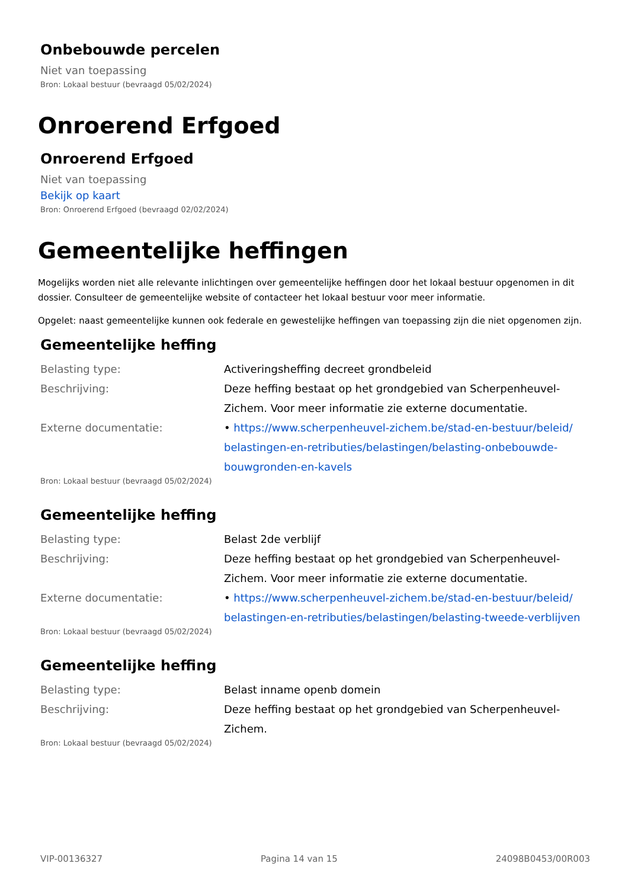Onbebouwde percelen
Niet van toepassing
Bron: Lokaal bestuur (bevraagd 05/02/2024)
Onroerend Erfgoed
Onroerend Erfgoed
Niet van toepassing
Bekijk op kaart
Bron: Onroerend Erfgoed (bevraagd 02/02/2024)
Gemeentelijke heffingen
Mogelijks worden niet alle relevante inlichtingen over gemeentelijke heffingen door het lokaal bestuur opgenomen in dit dossier. Consulteer de gemeentelijke website of contacteer het lokaal bestuur voor meer informatie.
Opgelet: naast gemeentelijke kunnen ook federale en gewestelijke heffingen van toepassing zijn die niet opgenomen zijn.
Gemeentelijke heffing
| Belasting type: | Activeringsheffing decreet grondbeleid |
| Beschrijving: | Deze heffing bestaat op het grondgebied van Scherpenheuvel-Zichem. Voor meer informatie zie externe documentatie. |
| Externe documentatie: | • https://www.scherpenheuvel-zichem.be/stad-en-bestuur/beleid/ belastingen-en-retributies/belastingen/belasting-onbebouwde-bouwgronden-en-kavels |
Bron: Lokaal bestuur (bevraagd 05/02/2024)
Gemeentelijke heffing
| Belasting type: | Belast 2de verblijf |
| Beschrijving: | Deze heffing bestaat op het grondgebied van Scherpenheuvel-Zichem. Voor meer informatie zie externe documentatie. |
| Externe documentatie: | • https://www.scherpenheuvel-zichem.be/stad-en-bestuur/beleid/ belastingen-en-retributies/belastingen/belasting-tweede-verblijven |
Bron: Lokaal bestuur (bevraagd 05/02/2024)
Gemeentelijke heffing
| Belasting type: | Belast inname openb domein |
| Beschrijving: | Deze heffing bestaat op het grondgebied van Scherpenheuvel-Zichem. |
Bron: Lokaal bestuur (bevraagd 05/02/2024)
VIP-00136327 Pagina 14 van 15 24098B0453/00R003